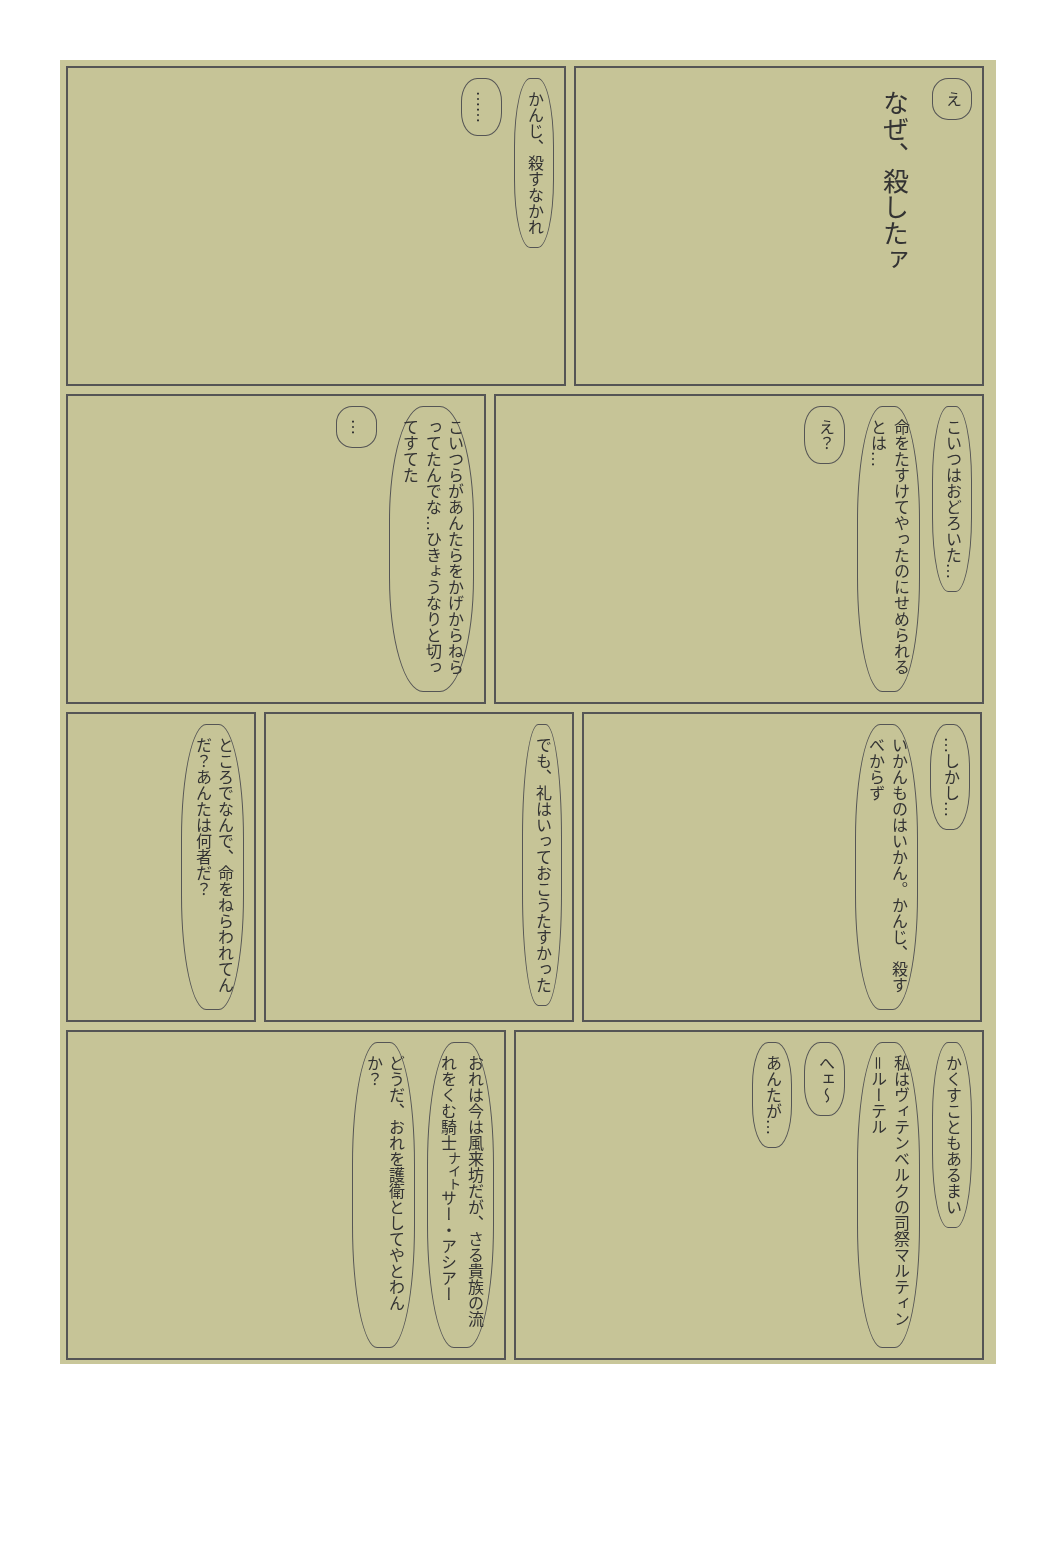かんじ、殺すなかれ
……
え
なぜ、殺したァ
こいつらがあんたらをかげからねらってたんでな…ひきょうなりと切ってすてた
…
こいつはおどろいた…
命をたすけてやったのにせめられるとは…
え？
ところでなんで、命をねらわれてんだ？あんたは何者だ？
でも、礼はいっておこうたすかった
…しかし…
いかんものはいかん。かんじ、殺すべからず
おれは今は風来坊だが、さる貴族の流れをくむ騎士<sup>ナイト</sup>サー・アシアー
どうだ、おれを護衛としてやとわんか？
かくすこともあるまい
私はヴィテンベルクの司祭マルティン＝ルーテル
へェ〜
あんたが…